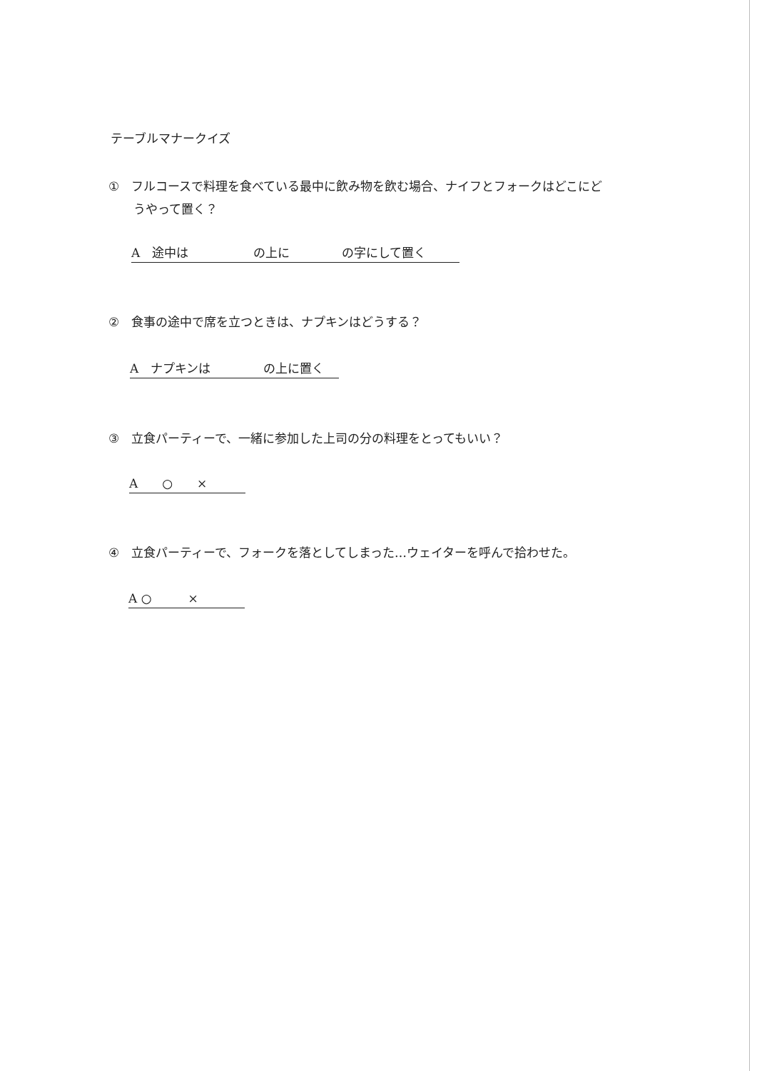テーブルマナークイズ
① フルコースで料理を食べている最中に飲み物を飲む場合、ナイフとフォークはどこにど
うやって置く？
A　途中は　　　　　 の上に　　　　 の字にして置く
② 食事の途中で席を立つときは、ナプキンはどうする？
A　ナプキンは　　　　 の上に置く
③ 立食パーティーで、一緒に参加した上司の分の料理をとってもいい？
A　　○　　×
④ 立食パーティーで、フォークを落としてしまった…ウェイターを呼んで拾わせた。
A ○　　　×